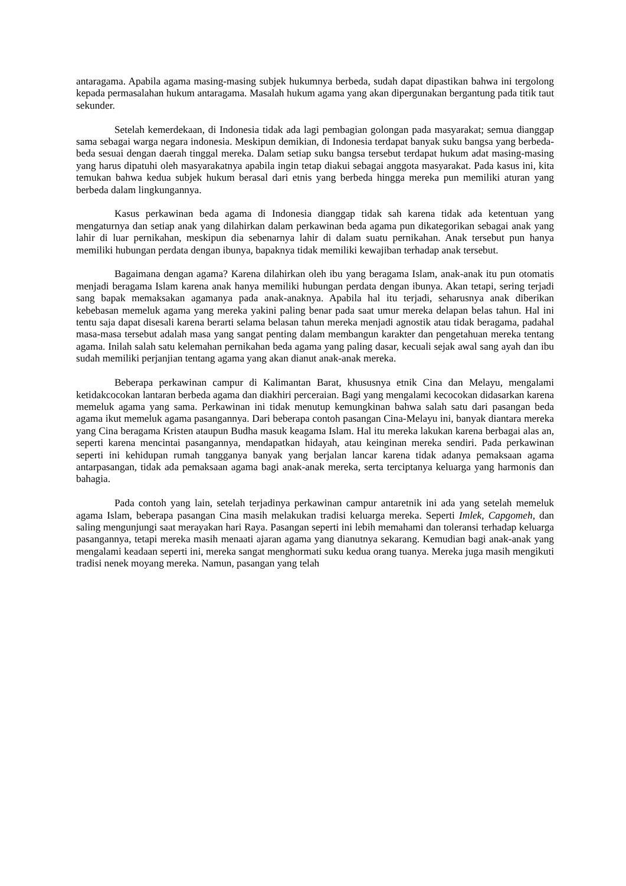antaragama. Apabila agama masing-masing subjek hukumnya berbeda, sudah dapat dipastikan bahwa ini tergolong kepada permasalahan hukum antaragama. Masalah hukum agama yang akan dipergunakan bergantung pada titik taut sekunder.
Setelah kemerdekaan, di Indonesia tidak ada lagi pembagian golongan pada masyarakat; semua dianggap sama sebagai warga negara indonesia. Meskipun demikian, di Indonesia terdapat banyak suku bangsa yang berbeda-beda sesuai dengan daerah tinggal mereka. Dalam setiap suku bangsa tersebut terdapat hukum adat masing-masing yang harus dipatuhi oleh masyarakatnya apabila ingin tetap diakui sebagai anggota masyarakat. Pada kasus ini, kita temukan bahwa kedua subjek hukum berasal dari etnis yang berbeda hingga mereka pun memiliki aturan yang berbeda dalam lingkungannya.
Kasus perkawinan beda agama di Indonesia dianggap tidak sah karena tidak ada ketentuan yang mengaturnya dan setiap anak yang dilahirkan dalam perkawinan beda agama pun dikategorikan sebagai anak yang lahir di luar pernikahan, meskipun dia sebenarnya lahir di dalam suatu pernikahan. Anak tersebut pun hanya memiliki hubungan perdata dengan ibunya, bapaknya tidak memiliki kewajiban terhadap anak tersebut.
Bagaimana dengan agama? Karena dilahirkan oleh ibu yang beragama Islam, anak-anak itu pun otomatis menjadi beragama Islam karena anak hanya memiliki hubungan perdata dengan ibunya. Akan tetapi, sering terjadi sang bapak memaksakan agamanya pada anak-anaknya. Apabila hal itu terjadi, seharusnya anak diberikan kebebasan memeluk agama yang mereka yakini paling benar pada saat umur mereka delapan belas tahun. Hal ini tentu saja dapat disesali karena berarti selama belasan tahun mereka menjadi agnostik atau tidak beragama, padahal masa-masa tersebut adalah masa yang sangat penting dalam membangun karakter dan pengetahuan mereka tentang agama. Inilah salah satu kelemahan pernikahan beda agama yang paling dasar, kecuali sejak awal sang ayah dan ibu sudah memiliki perjanjian tentang agama yang akan dianut anak-anak mereka.
Beberapa perkawinan campur di Kalimantan Barat, khususnya etnik Cina dan Melayu, mengalami ketidakcocokan lantaran berbeda agama dan diakhiri perceraian. Bagi yang mengalami kecocokan didasarkan karena memeluk agama yang sama. Perkawinan ini tidak menutup kemungkinan bahwa salah satu dari pasangan beda agama ikut memeluk agama pasangannya. Dari beberapa contoh pasangan Cina-Melayu ini, banyak diantara mereka yang Cina beragama Kristen ataupun Budha masuk keagama Islam. Hal itu mereka lakukan karena berbagai alas an, seperti karena mencintai pasangannya, mendapatkan hidayah, atau keinginan mereka sendiri. Pada perkawinan seperti ini kehidupan rumah tangganya banyak yang berjalan lancar karena tidak adanya pemaksaan agama antarpasangan, tidak ada pemaksaan agama bagi anak-anak mereka, serta terciptanya keluarga yang harmonis dan bahagia.
Pada contoh yang lain, setelah terjadinya perkawinan campur antaretnik ini ada yang setelah memeluk agama Islam, beberapa pasangan Cina masih melakukan tradisi keluarga mereka. Seperti Imlek, Capgomeh, dan saling mengunjungi saat merayakan hari Raya. Pasangan seperti ini lebih memahami dan toleransi terhadap keluarga pasangannya, tetapi mereka masih menaati ajaran agama yang dianutnya sekarang. Kemudian bagi anak-anak yang mengalami keadaan seperti ini, mereka sangat menghormati suku kedua orang tuanya. Mereka juga masih mengikuti tradisi nenek moyang mereka. Namun, pasangan yang telah